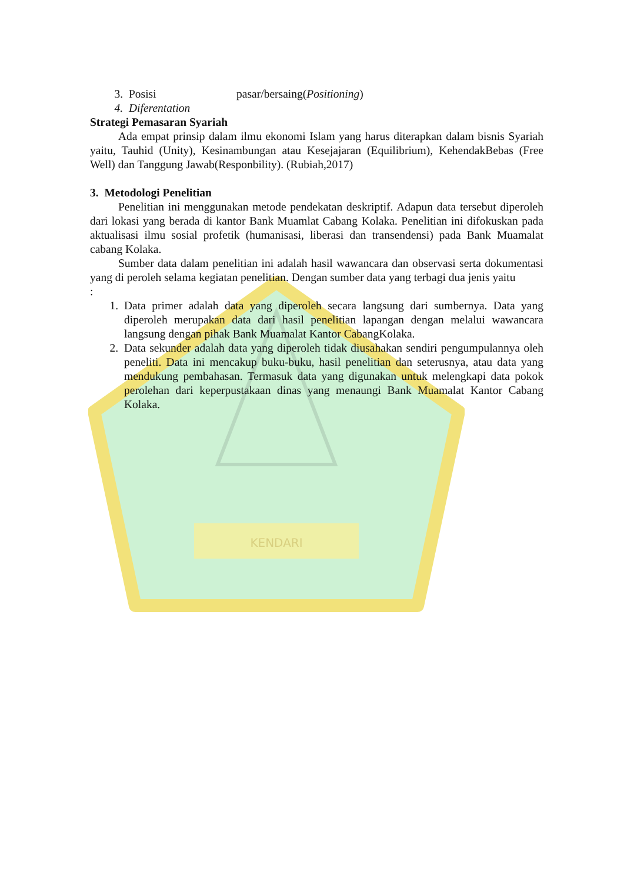KENDARI
3. Posisi pasar/bersaing(Positioning)
4. Diferentation
Strategi Pemasaran Syariah
Ada empat prinsip dalam ilmu ekonomi Islam yang harus diterapkan dalam bisnis Syariah yaitu, Tauhid (Unity), Kesinambungan atau Kesejajaran (Equilibrium), KehendakBebas (Free Well) dan Tanggung Jawab(Responbility). (Rubiah,2017)
3. Metodologi Penelitian
Penelitian ini menggunakan metode pendekatan deskriptif. Adapun data tersebut diperoleh dari lokasi yang berada di kantor Bank Muamlat Cabang Kolaka. Penelitian ini difokuskan pada aktualisasi ilmu sosial profetik (humanisasi, liberasi dan transendensi) pada Bank Muamalat cabang Kolaka.
Sumber data dalam penelitian ini adalah hasil wawancara dan observasi serta dokumentasi yang di peroleh selama kegiatan penelitian. Dengan sumber data yang terbagi dua jenis yaitu
:
1. Data primer adalah data yang diperoleh secara langsung dari sumbernya. Data yang diperoleh merupakan data dari hasil penelitian lapangan dengan melalui wawancara langsung dengan pihak Bank Muamalat Kantor CabangKolaka.
2. Data sekunder adalah data yang diperoleh tidak diusahakan sendiri pengumpulannya oleh peneliti. Data ini mencakup buku-buku, hasil penelitian dan seterusnya, atau data yang mendukung pembahasan. Termasuk data yang digunakan untuk melengkapi data pokok perolehan dari keperpustakaan dinas yang menaungi Bank Muamalat Kantor Cabang Kolaka.